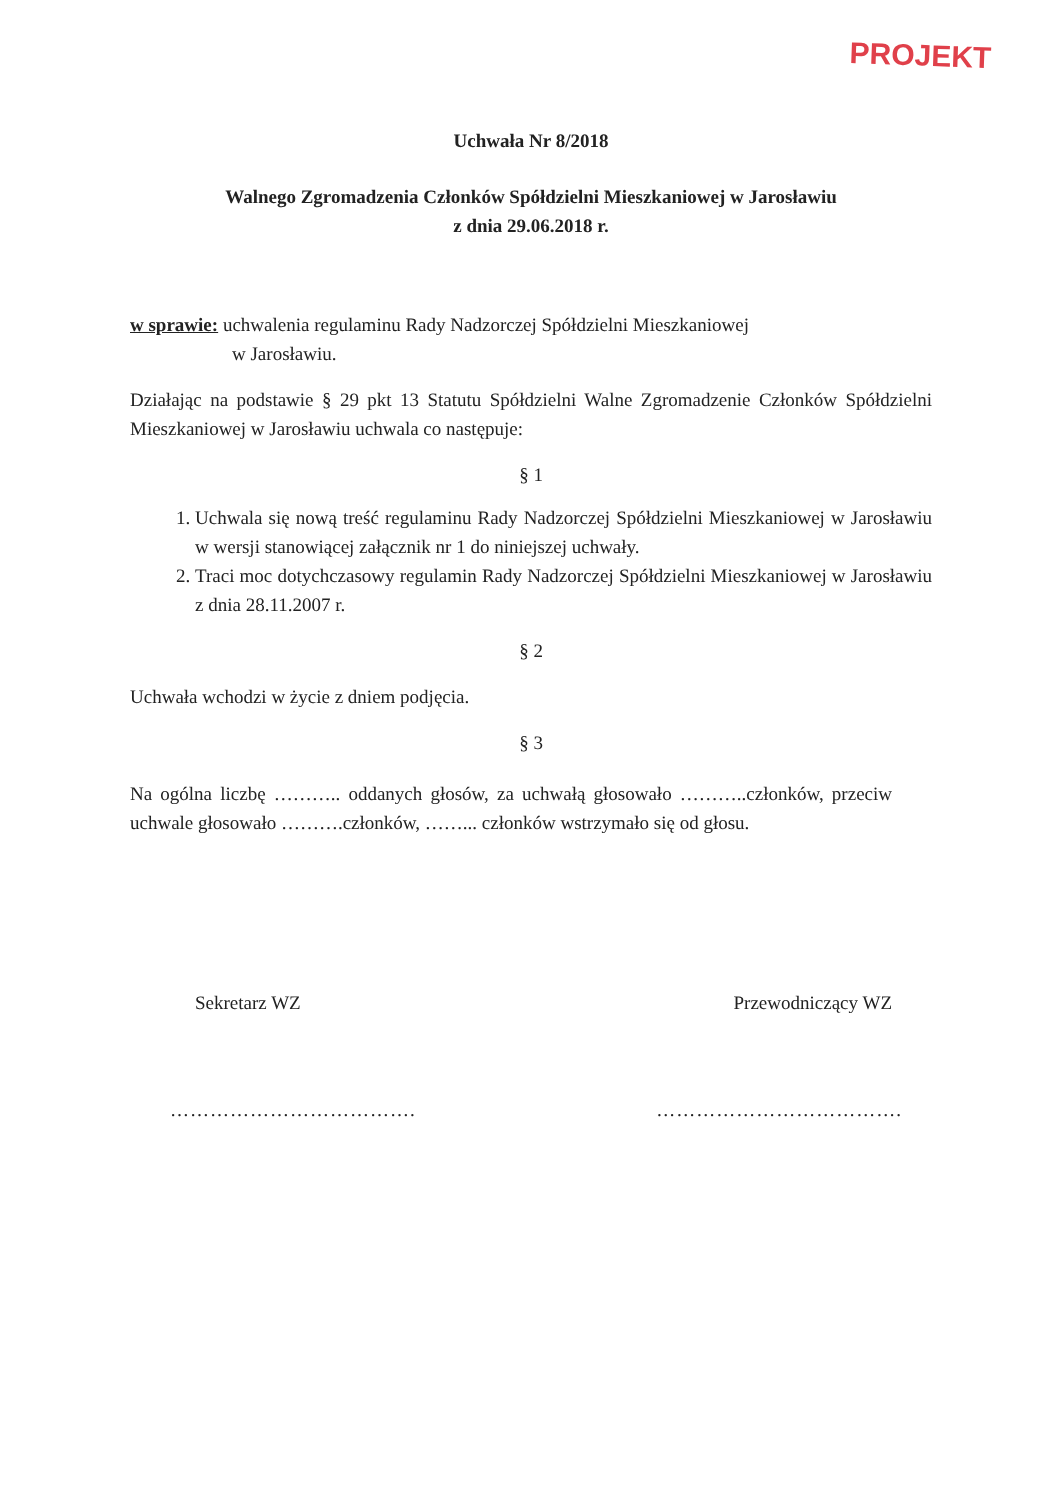PROJEKT
Uchwała Nr 8/2018
Walnego Zgromadzenia Członków Spółdzielni Mieszkaniowej w Jarosławiu
z dnia 29.06.2018 r.
w sprawie: uchwalenia regulaminu Rady Nadzorczej Spółdzielni Mieszkaniowej
w Jarosławiu.
Działając na podstawie § 29 pkt 13 Statutu Spółdzielni Walne Zgromadzenie Członków Spółdzielni Mieszkaniowej w Jarosławiu uchwala co następuje:
§ 1
1. Uchwala się nową treść regulaminu Rady Nadzorczej Spółdzielni Mieszkaniowej w Jarosławiu w wersji stanowiącej załącznik nr 1 do niniejszej uchwały.
2. Traci moc dotychczasowy regulamin Rady Nadzorczej Spółdzielni Mieszkaniowej w Jarosławiu z dnia 28.11.2007 r.
§ 2
Uchwała wchodzi w życie z dniem podjęcia.
§ 3
Na ogólna liczbę ……….. oddanych głosów, za uchwałą głosowało ………..członków, przeciw uchwale głosowało ……….członków, ……... członków wstrzymało się od głosu.
Sekretarz WZ Przewodniczący WZ
………………………………. ……………………………….